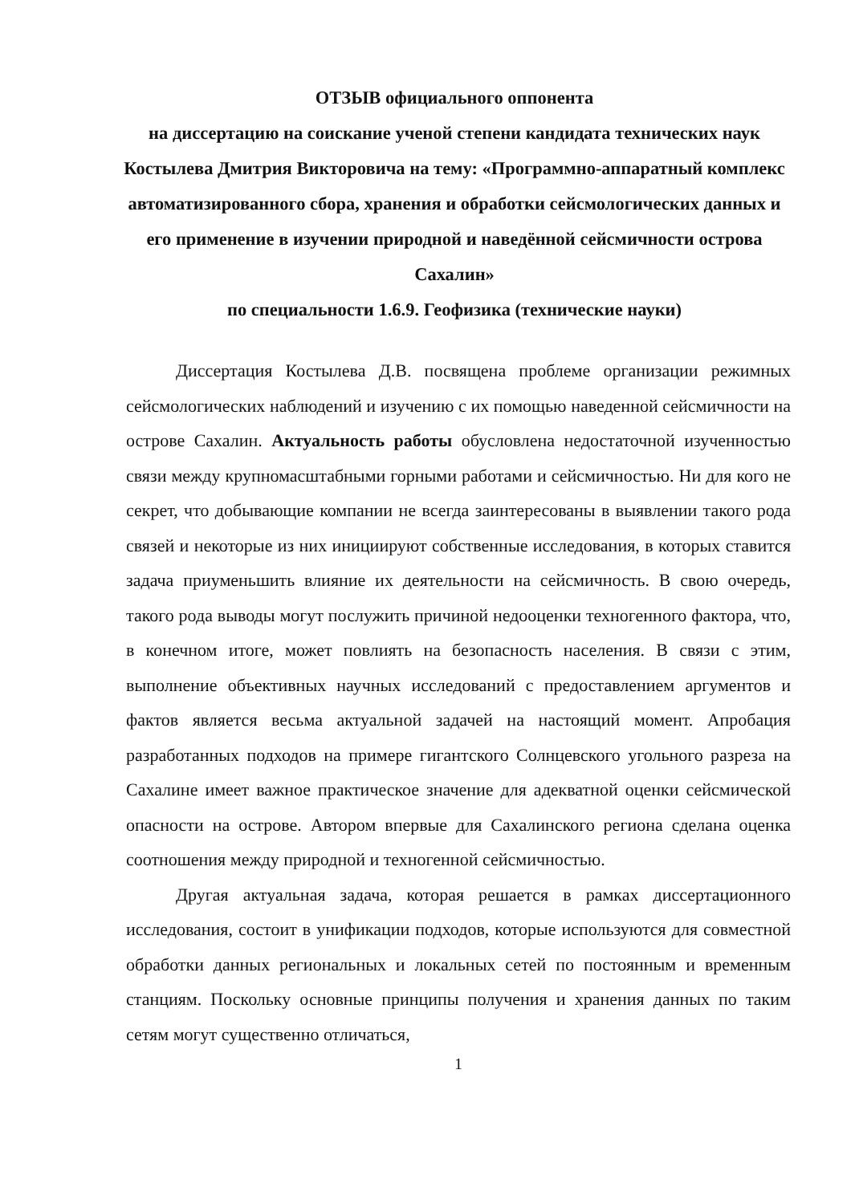ОТЗЫВ официального оппонента
на диссертацию на соискание ученой степени кандидата технических наук Костылева Дмитрия Викторовича на тему: «Программно-аппаратный комплекс автоматизированного сбора, хранения и обработки сейсмологических данных и его применение в изучении природной и наведённой сейсмичности острова Сахалин»
по специальности 1.6.9. Геофизика (технические науки)
Диссертация Костылева Д.В. посвящена проблеме организации режимных сейсмологических наблюдений и изучению с их помощью наведенной сейсмичности на острове Сахалин. Актуальность работы обусловлена недостаточной изученностью связи между крупномасштабными горными работами и сейсмичностью. Ни для кого не секрет, что добывающие компании не всегда заинтересованы в выявлении такого рода связей и некоторые из них инициируют собственные исследования, в которых ставится задача приуменьшить влияние их деятельности на сейсмичность. В свою очередь, такого рода выводы могут послужить причиной недооценки техногенного фактора, что, в конечном итоге, может повлиять на безопасность населения. В связи с этим, выполнение объективных научных исследований с предоставлением аргументов и фактов является весьма актуальной задачей на настоящий момент. Апробация разработанных подходов на примере гигантского Солнцевского угольного разреза на Сахалине имеет важное практическое значение для адекватной оценки сейсмической опасности на острове. Автором впервые для Сахалинского региона сделана оценка соотношения между природной и техногенной сейсмичностью.
Другая актуальная задача, которая решается в рамках диссертационного исследования, состоит в унификации подходов, которые используются для совместной обработки данных региональных и локальных сетей по постоянным и временным станциям. Поскольку основные принципы получения и хранения данных по таким сетям могут существенно отличаться,
1